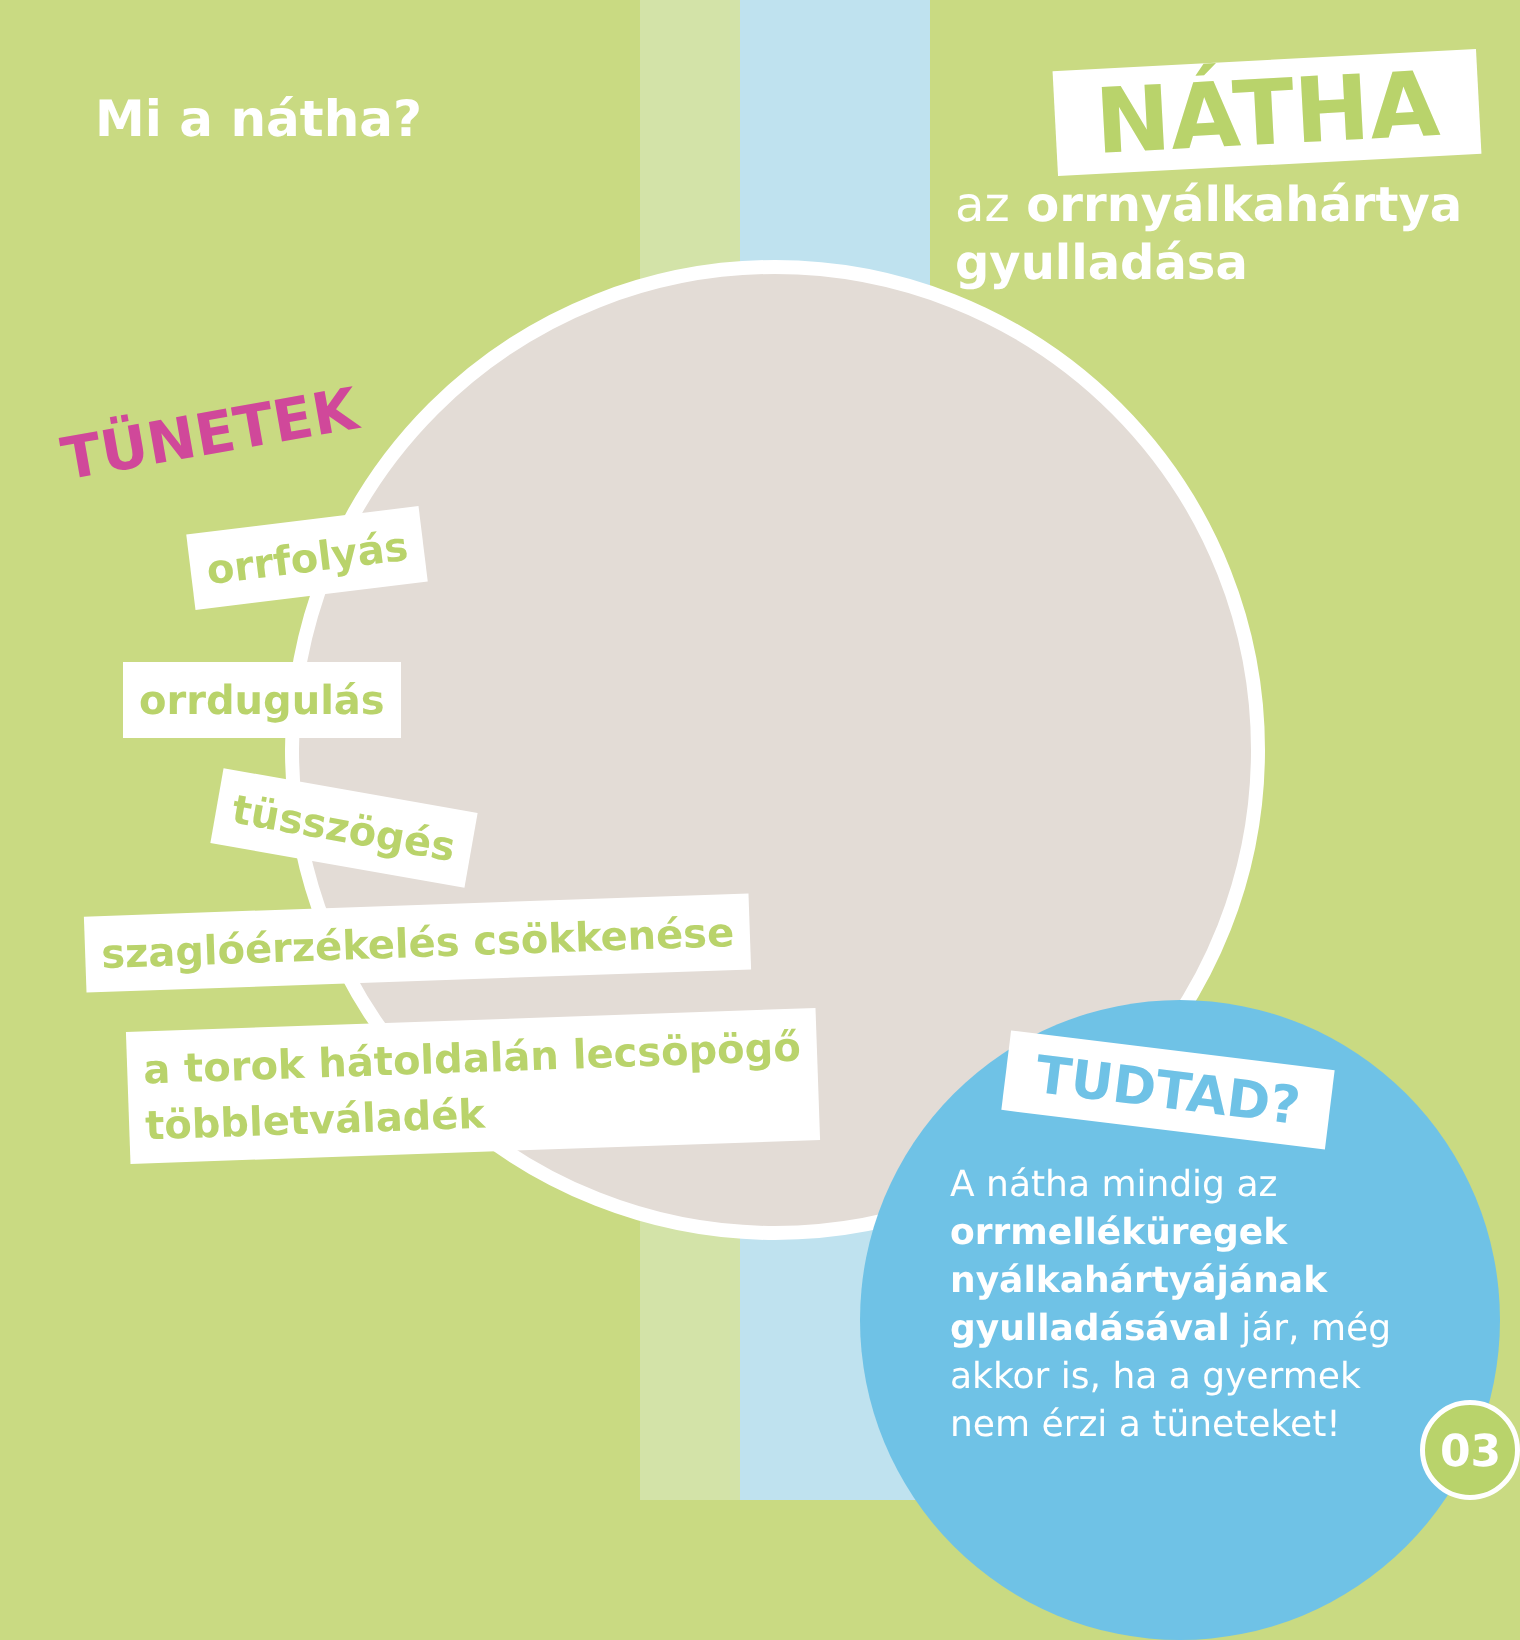Mi a nátha? NÁTHA
az orrnyálkahártya
gyulladása
TÜNETEK
orrfolyás
orrdugulás
tüsszögés
szaglóérzékelés csökkenése
a torok hátoldalán lecsöpögő
többletváladék
TUDTAD?
A nátha mindig az orrmelléküregek nyálkahártyájának gyulladásával jár, még akkor is, ha a gyermek nem érzi a tüneteket!
03